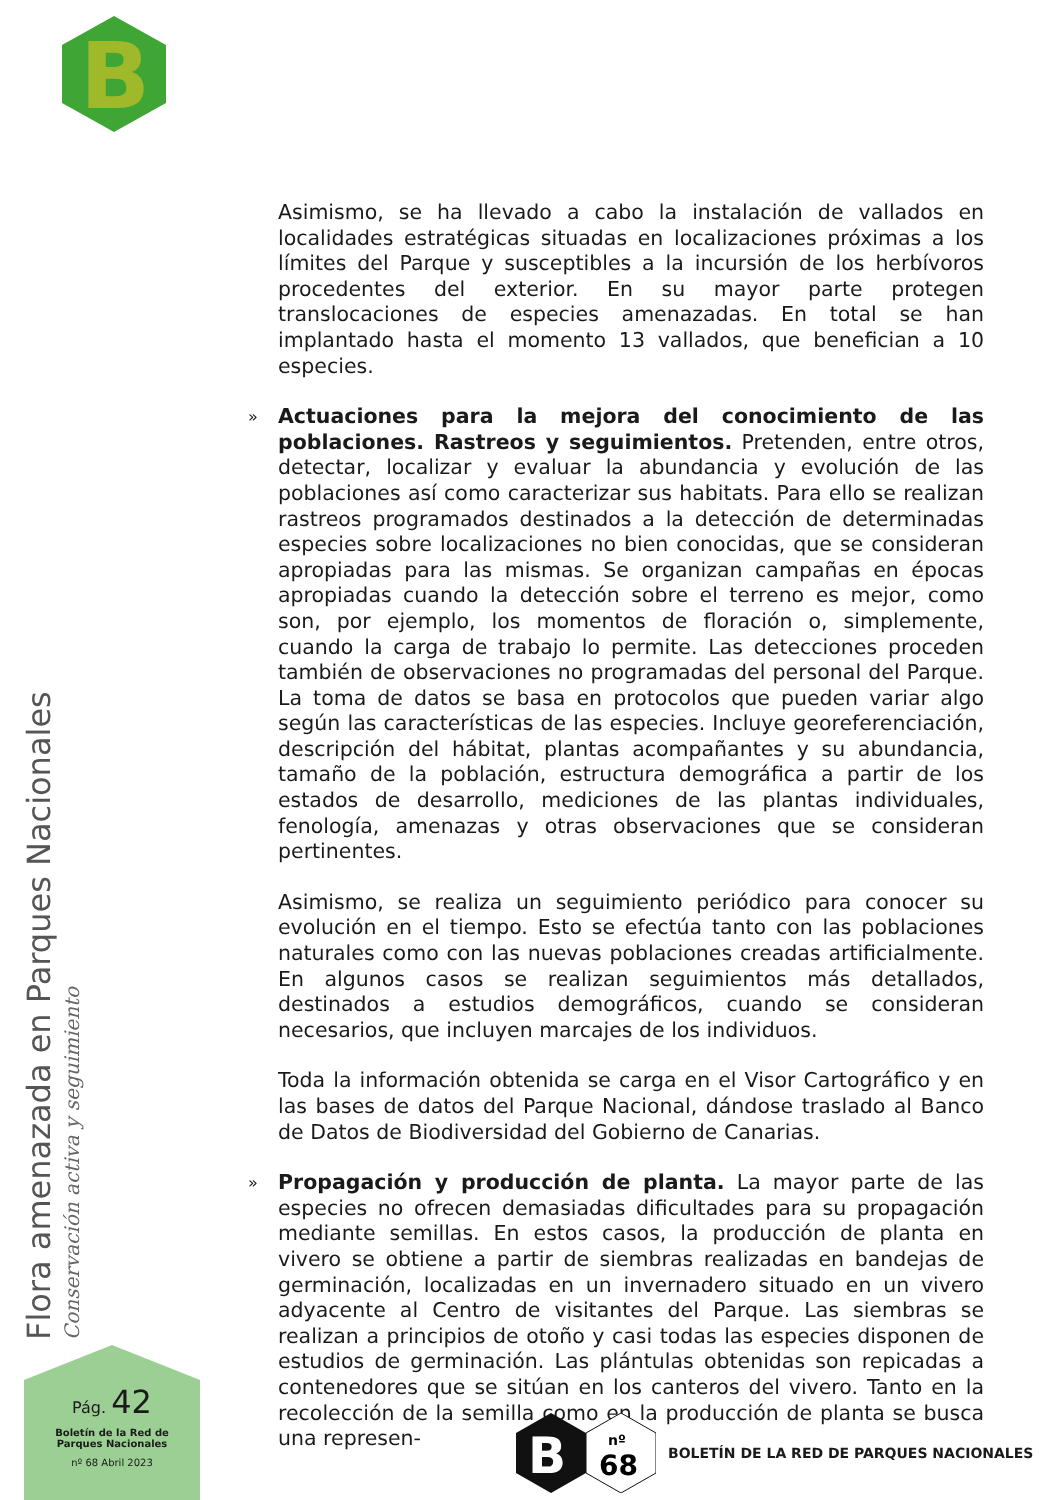B
Asimismo, se ha llevado a cabo la instalación de vallados en localidades estratégicas situadas en localizaciones próximas a los límites del Parque y susceptibles a la incursión de los herbívoros procedentes del exterior. En su mayor parte protegen translocaciones de especies amenazadas. En total se han implantado hasta el momento 13 vallados, que benefician a 10 especies.
» Actuaciones para la mejora del conocimiento de las poblaciones. Rastreos y seguimientos. Pretenden, entre otros, detectar, localizar y evaluar la abundancia y evolución de las poblaciones así como caracterizar sus habitats. Para ello se realizan rastreos programados destinados a la detección de determinadas especies sobre localizaciones no bien conocidas, que se consideran apropiadas para las mismas. Se organizan campañas en épocas apropiadas cuando la detección sobre el terreno es mejor, como son, por ejemplo, los momentos de floración o, simplemente, cuando la carga de trabajo lo permite. Las detecciones proceden también de observaciones no programadas del personal del Parque. La toma de datos se basa en protocolos que pueden variar algo según las características de las especies. Incluye georeferenciación, descripción del hábitat, plantas acompañantes y su abundancia, tamaño de la población, estructura demográfica a partir de los estados de desarrollo, mediciones de las plantas individuales, fenología, amenazas y otras observaciones que se consideran pertinentes.
Asimismo, se realiza un seguimiento periódico para conocer su evolución en el tiempo. Esto se efectúa tanto con las poblaciones naturales como con las nuevas poblaciones creadas artificialmente. En algunos casos se realizan seguimientos más detallados, destinados a estudios demográficos, cuando se consideran necesarios, que incluyen marcajes de los individuos.
Toda la información obtenida se carga en el Visor Cartográfico y en las bases de datos del Parque Nacional, dándose traslado al Banco de Datos de Biodiversidad del Gobierno de Canarias.
» Propagación y producción de planta. La mayor parte de las especies no ofrecen demasiadas dificultades para su propagación mediante semillas. En estos casos, la producción de planta en vivero se obtiene a partir de siembras realizadas en bandejas de germinación, localizadas en un invernadero situado en un vivero adyacente al Centro de visitantes del Parque. Las siembras se realizan a principios de otoño y casi todas las especies disponen de estudios de germinación. Las plántulas obtenidas son repicadas a contenedores que se sitúan en los canteros del vivero. Tanto en la recolección de la semilla como en la producción de planta se busca una represen-
Flora amenazada en Parques Nacionales
Conservación activa y seguimiento
Pág. 42
Boletín de la Red de
Parques Nacionales
nº 68 Abril 2023
B
nº
68
BOLETÍN DE LA RED DE PARQUES NACIONALES